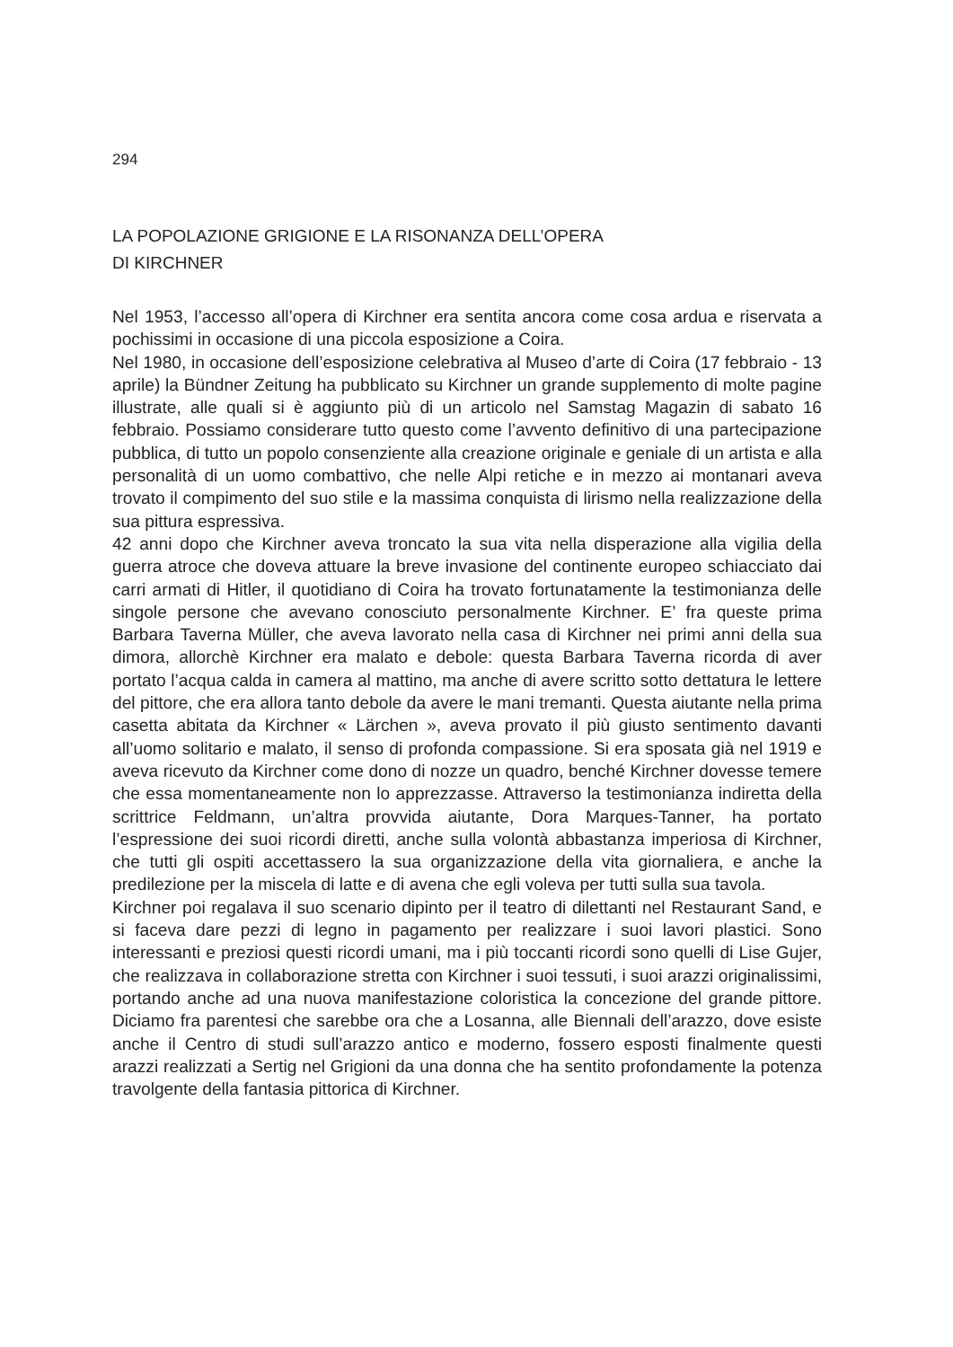294
LA POPOLAZIONE GRIGIONE E LA RISONANZA DELL’OPERA
DI KIRCHNER
Nel 1953, l’accesso all’opera di Kirchner era sentita ancora come cosa ardua e riservata a pochissimi in occasione di una piccola esposizione a Coira.
Nel 1980, in occasione dell’esposizione celebrativa al Museo d’arte di Coira (17 febbraio - 13 aprile) la Bündner Zeitung ha pubblicato su Kirchner un grande supplemento di molte pagine illustrate, alle quali si è aggiunto più di un articolo nel Samstag Magazin di sabato 16 febbraio. Possiamo considerare tutto questo come l’avvento definitivo di una partecipazione pubblica, di tutto un popolo consenziente alla creazione originale e geniale di un artista e alla personalità di un uomo combattivo, che nelle Alpi retiche e in mezzo ai montanari aveva trovato il compimento del suo stile e la massima conquista di lirismo nella realizzazione della sua pittura espressiva.
42 anni dopo che Kirchner aveva troncato la sua vita nella disperazione alla vigilia della guerra atroce che doveva attuare la breve invasione del continente europeo schiacciato dai carri armati di Hitler, il quotidiano di Coira ha trovato fortunatamente la testimonianza delle singole persone che avevano conosciuto personalmente Kirchner. E’ fra queste prima Barbara Taverna Müller, che aveva lavorato nella casa di Kirchner nei primi anni della sua dimora, allorchè Kirchner era malato e debole: questa Barbara Taverna ricorda di aver portato l’acqua calda in camera al mattino, ma anche di avere scritto sotto dettatura le lettere del pittore, che era allora tanto debole da avere le mani tremanti. Questa aiutante nella prima casetta abitata da Kirchner « Lärchen », aveva provato il più giusto sentimento davanti all’uomo solitario e malato, il senso di profonda compassione. Si era sposata già nel 1919 e aveva ricevuto da Kirchner come dono di nozze un quadro, benché Kirchner dovesse temere che essa momentaneamente non lo apprezzasse. Attraverso la testimonianza indiretta della scrittrice Feldmann, un’altra provvida aiutante, Dora Marques-Tanner, ha portato l’espressione dei suoi ricordi diretti, anche sulla volontà abbastanza imperiosa di Kirchner, che tutti gli ospiti accettassero la sua organizzazione della vita giornaliera, e anche la predilezione per la miscela di latte e di avena che egli voleva per tutti sulla sua tavola.
Kirchner poi regalava il suo scenario dipinto per il teatro di dilettanti nel Restaurant Sand, e si faceva dare pezzi di legno in pagamento per realizzare i suoi lavori plastici. Sono interessanti e preziosi questi ricordi umani, ma i più toccanti ricordi sono quelli di Lise Gujer, che realizzava in collaborazione stretta con Kirchner i suoi tessuti, i suoi arazzi originalissimi, portando anche ad una nuova manifestazione coloristica la concezione del grande pittore. Diciamo fra parentesi che sarebbe ora che a Losanna, alle Biennali dell’arazzo, dove esiste anche il Centro di studi sull’arazzo antico e moderno, fossero esposti finalmente questi arazzi realizzati a Sertig nel Grigioni da una donna che ha sentito profondamente la potenza travolgente della fantasia pittorica di Kirchner.